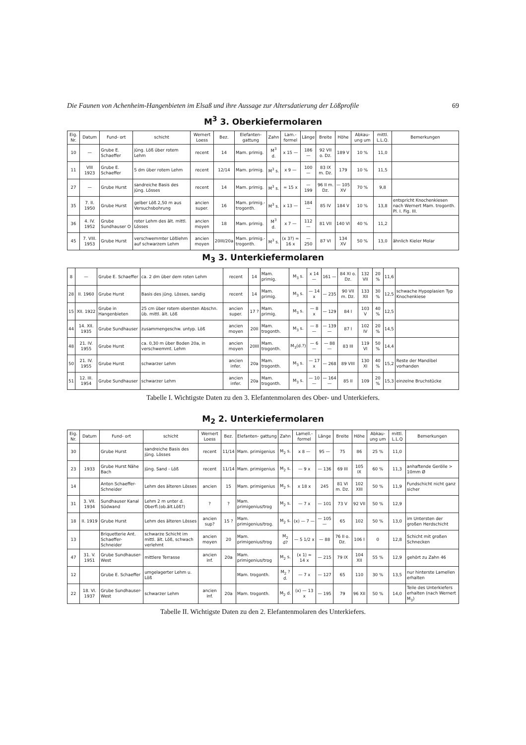Die Faunen von Achenheim-Hangenbieten im Elsaß und ihre Aussage zur Altersdatierung der Lößprofile 69
M<sup>3</sup> 3. Oberkiefermolaren
| Eig. Nr. | Datum | Fund- ort | schicht | Wernert Loess | Bez. | Elefanten- gattung | Zahn | Lam.- formel | Länge | Breite | Höhe | Abkau- ung um | mittl. L.L.Q. | Bemerkungen |
| --- | --- | --- | --- | --- | --- | --- | --- | --- | --- | --- | --- | --- | --- | --- |
| 10 | — | Grube E. Schaeffer | jüng. Löß über rotem Lehm | recent | 14 | Mam. primig. | M<sup>3</sup> d. | x 15 — | 186 — | 92 VII o. Dz. | 189 V | 10 % | 11,0 | |
| 11 | VIII 1923 | Grube E. Schaeffer | 5 dm über rotem Lehm | recent | 12/14 | Mam. primig. | M<sup>3</sup> s. | x 9 — | 100 — | 83 IX m. Dz. | 179 | 10 % | 11,5 | |
| 27 | — | Grube Hurst | sandreiche Basis des jüng. Lösses | recent | 14 | Mam. primig. | M<sup>3</sup> s. | ∞ 15 x | — 199 | 96 II m. Dz. | — 105 XV | 70 % | 9,8 | |
| 35 | 7. II. 1950 | Grube Hurst | gelber Löß 2,50 m aus Versuchsbohrung | ancien super. | 16 | Mam. primig.- trogonth. | M<sup>3</sup> s. | x 13 — | 184 — | 85 IV | 184 V | 10 % | 13,8 | entspricht Knochenkiesen nach Wernert Mam. trogonth. Pl. I. Fig. III. |
| 36 | 4. IV. 1952 | Grube Sundhauser O | roter Lehm des ält. mittl. Lösses | ancien moyen | 18 | Mam. primig. | M<sup>3</sup> d. | x 7 — | 112 — | 81 VII | 140 VI | 40 % | 11,2 | |
| 45 | 7. VIII. 1953 | Grube Hurst | verschwemmter Lößlehm auf schwarzem Lehm | ancien moyen | 20III/20a | Mam. primig.- trogonth. | M<sup>3</sup> s. | (x 3?) ∞ 16 x | — 250 | 87 VI | 134 XV | 50 % | 13,0 | ähnlich Kieler Molar |
M<sub>3</sub> 3. Unterkiefermolaren
| 8 | — | Grube E. Schaeffer | ca. 2 dm über dem roten Lehm | recent | 14 | Mam. primig. | M<sub>3</sub> s. | x 14 — | 161 — | 84 XI o. Dz. | 132 VII | 20 % | 11,6 | |
| 28 | II. 1960 | Grube Hurst | Basis des jüng. Lösses, sandig | recent | 14 | Mam. primig. | M<sub>3</sub> s. | — 14 x | — 235 | 90 VII m. Dz. | 133 XII | 30 % | 12,5 | schwache Hypoplasien Typ Knochenkiese |
| 15 | XII. 1922 | Grube in Hangenbieten | 25 cm über rotem obersten Abschn. üb. mittl. ält. Löß | ancien super. | 17 ? | Mam. primig. | M<sub>3</sub> s. | — 8 x | — 129 | 84 I | 103 V | 40 % | 12,5 | |
| 44 | 14. XII. 1935 | Grube Sundhauser | zusammengeschw. untyp. Löß | ancien moyen | 20II | Mam. trogonth. | M<sub>3</sub> s. | — 8 — | — 139 — | 87 I | 102 IV | 20 % | 14,5 | |
| 48 | 21. IV. 1955 | Grube Hurst | ca. 0,30 m über Boden 20a, in verschwemmt. Lehm | ancien moyen | 20III | Mam. trogonth. | M<sub>3</sub>(d.?) | — 6 — | — 88 — | 83 III | 119 VI | 50 % | 14,4 | |
| 50 | 21. IV. 1955 | Grube Hurst | schwarzer Lehm | ancien infer. | 20a | Mam. trogonth. | M<sub>3</sub> s. | — 17 x | — 268 | 89 VIII | 130 XI | 40 % | 15,2 | Reste der Mandibel vorhanden |
| 51 | 12. III. 1954 | Grube Sundhauser | schwarzer Lehm | ancien infer. | 20a | Mam. trogonth. | M<sub>3</sub> s. | — 10 — | — 164 — | 85 II | 109 | 20 % | 15,3 | einzelne Bruchstücke |
Tabelle I. Wichtigste Daten zu den 3. Elefantenmolaren des Ober- und Unterkiefers.
M<sub>2</sub> 2. Unterkiefermolaren
| Eig. Nr. | Datum | Fund- ort | schicht | Wernert Loess | Bez. | Elefanten- gattung | Zahn | Lamell.- formel | Länge | Breite | Höhe | Abkau- ung um | mittl. L.L.Q | Bemerkungen |
| --- | --- | --- | --- | --- | --- | --- | --- | --- | --- | --- | --- | --- | --- | --- |
| 30 | | Grube Hurst | sandreiche Basis des jüng. Lösses | recent | 11/14 | Mam. primigenius | M<sub>2</sub> s. | x 8 — | 95 — | 75 | 86 | 25 % | 11,0 | |
| 23 | 1933 | Grube Hurst Nähe Bach | jüng. Sand - Löß | recent | 11/14 | Mam. primigenius | M<sub>2</sub> s. | — 9 x | — 136 | 69 III | 105 IX | 60 % | 11,3 | anhaftende Gerölle > 10mm Ø |
| 14 | | Anton Schaeffer- Schneider | Lehm des älteren Lösses | ancien | 15 | Mam. primigenius | M<sub>2</sub> s. | x 18 x | 245 | 81 VI m. Dz. | 102 XIII | 50 % | 11,9 | Fundschicht nicht ganz sicher |
| 31 | 3. VII. 1934 | Sundhauser Kanal Südwand | Lehm 2 m unter d. Oberfl.(ob.ält.Löß?) | ? | ? | Mam. primigenius/trog | M<sub>2</sub> s. | — 7 x | — 101 | 73 V | 92 VII | 50 % | 12,9 | |
| 18 | II. 1919 | Grube Hurst | Lehm des älteren Lösses | ancien sup? | 15 ? | Mam. primigenius/trog. | M<sub>2</sub> s. | (x) — 7 — | — 105 — | 65 | 102 | 50 % | 13,0 | im Untersten der großen Herdschicht |
| 13 | | Briquetterie Ant. Schaeffer- Schneider | schwarze Schicht im mittl. ält. Löß, schwach verlehmt | ancien moyen | 20 | Mam. primigenius/trog | M<sub>2</sub> d? | — 5 1/2 x | — 88 | 76 II o. Dz. | 106 I | 0 | 12,8 | Schicht mit großen Schnecken |
| 47 | 31. V. 1951 | Grube Sundhauser-West | mittlere Terrasse | ancien inf. | 20a | Mam. primigenius/trog | M<sub>2</sub> s. | (x 1) ∞ 14 x | — 215 | 79 IX | 104 XII | 55 % | 12,9 | gehört zu Zahn 46 |
| 12 | | Grube E. Schaeffer | umgelagerter Lehm u. Löß | | | Mam. trogonth. | M<sub>2</sub> ? d. | — 7 x | — 127 | 65 | 110 | 30 % | 13,5 | nur hinterste Lamellen erhalten |
| 22 | 18. VI. 1937 | Grube Sundhauser-West | schwarzer Lehm | ancien inf. | 20a | Mam. trogonth. | M<sub>2</sub> d. | (x) — 13 x | — 195 | 79 | 96 XII | 50 % | 14,0 | Teile des Unterkiefers erhalten (nach Wernert M<sub>3</sub>) |
Tabelle II. Wichtigste Daten zu den 2. Elefantenmolaren des Unterkiefers.